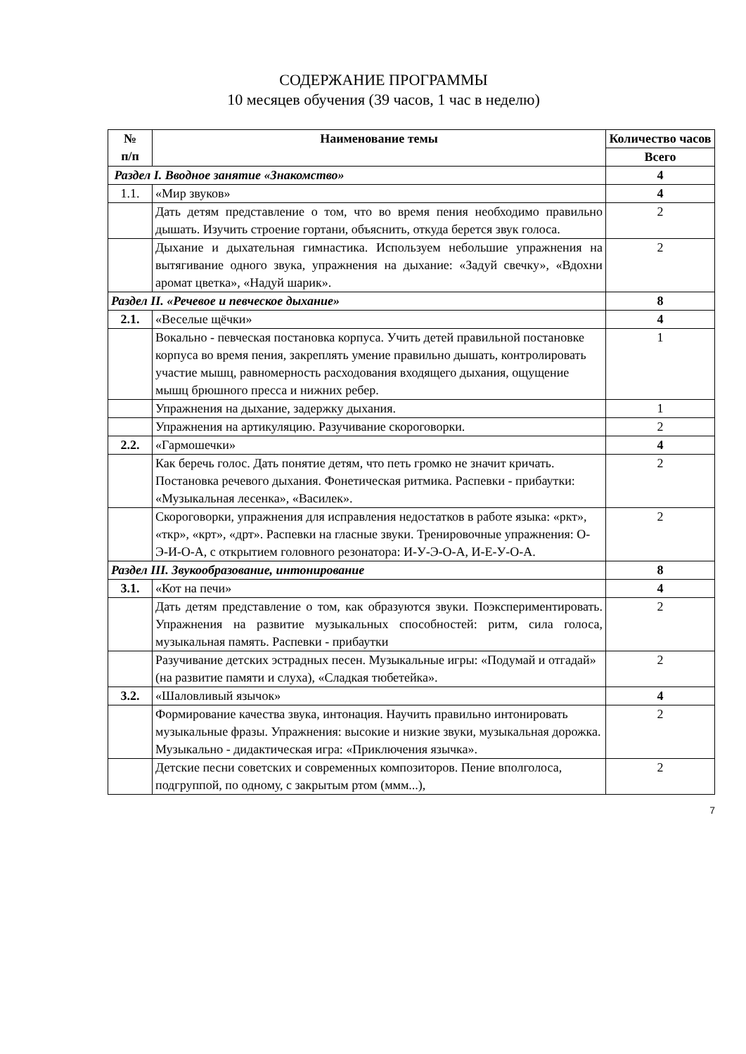СОДЕРЖАНИЕ ПРОГРАММЫ
10 месяцев обучения (39 часов, 1 час в неделю)
| № п/п | Наименование темы | Количество часов |
| --- | --- | --- |
| | | Всего |
| Раздел I. Вводное занятие «Знакомство» | | 4 |
| 1.1. | «Мир звуков» | 4 |
| | Дать детям представление о том, что во время пения необходимо правильно дышать. Изучить строение гортани, объяснить, откуда берется звук голоса. | 2 |
| | Дыхание и дыхательная гимнастика. Используем небольшие упражнения на вытягивание одного звука, упражнения на дыхание: «Задуй свечку», «Вдохни аромат цветка», «Надуй шарик». | 2 |
| Раздел II. «Речевое и певческое дыхание» | | 8 |
| 2.1. | «Веселые щёчки» | 4 |
| | Вокально - певческая постановка корпуса. Учить детей правильной постановке корпуса во время пения, закреплять умение правильно дышать, контролировать участие мышц, равномерность расходования входящего дыхания, ощущение мышц брюшного пресса и нижних ребер. | 1 |
| | Упражнения на дыхание, задержку дыхания. | 1 |
| | Упражнения на артикуляцию. Разучивание скороговорки. | 2 |
| 2.2. | «Гармошечки» | 4 |
| | Как беречь голос. Дать понятие детям, что петь громко не значит кричать. Постановка речевого дыхания. Фонетическая ритмика. Распевки - прибаутки: «Музыкальная лесенка», «Василек». | 2 |
| | Скороговорки, упражнения для исправления недостатков в работе языка: «ркт», «ткр», «крт», «дрт». Распевки на гласные звуки. Тренировочные упражнения: О-Э-И-О-А, с открытием головного резонатора: И-У-Э-О-А, И-Е-У-О-А. | 2 |
| Раздел III. Звукообразование, интонирование | | 8 |
| 3.1. | «Кот на печи» | 4 |
| | Дать детям представление о том, как образуются звуки. Поэкспериментировать. Упражнения на развитие музыкальных способностей: ритм, сила голоса, музыкальная память. Распевки - прибаутки | 2 |
| | Разучивание детских эстрадных песен. Музыкальные игры: «Подумай и отгадай» (на развитие памяти и слуха), «Сладкая тюбетейка». | 2 |
| 3.2. | «Шаловливый язычок» | 4 |
| | Формирование качества звука, интонация. Научить правильно интонировать музыкальные фразы. Упражнения: высокие и низкие звуки, музыкальная дорожка. Музыкально - дидактическая игра: «Приключения язычка». | 2 |
| | Детские песни советских и современных композиторов. Пение вполголоса, подгруппой, по одному, с закрытым ртом (ммм...), | 2 |
7